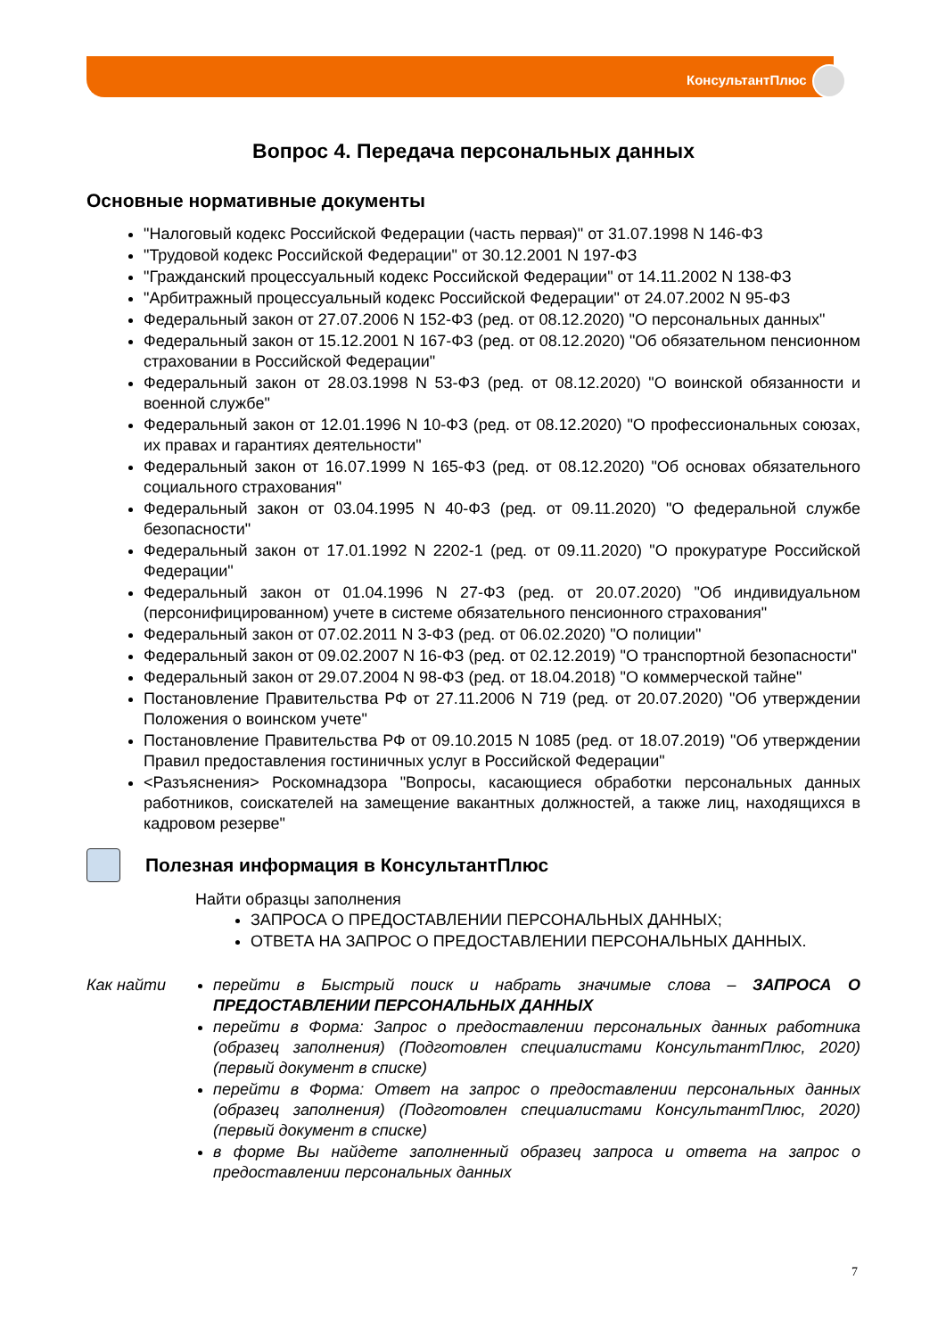КонсультантПлюс
Вопрос 4. Передача персональных данных
Основные нормативные документы
"Налоговый кодекс Российской Федерации (часть первая)" от 31.07.1998 N 146-ФЗ
"Трудовой кодекс Российской Федерации" от 30.12.2001 N 197-ФЗ
"Гражданский процессуальный кодекс Российской Федерации" от 14.11.2002 N 138-ФЗ
"Арбитражный процессуальный кодекс Российской Федерации" от 24.07.2002 N 95-ФЗ
Федеральный закон от 27.07.2006 N 152-ФЗ (ред. от 08.12.2020) "О персональных данных"
Федеральный закон от 15.12.2001 N 167-ФЗ (ред. от 08.12.2020) "Об обязательном пенсионном страховании в Российской Федерации"
Федеральный закон от 28.03.1998 N 53-ФЗ (ред. от 08.12.2020) "О воинской обязанности и военной службе"
Федеральный закон от 12.01.1996 N 10-ФЗ (ред. от 08.12.2020) "О профессиональных союзах, их правах и гарантиях деятельности"
Федеральный закон от 16.07.1999 N 165-ФЗ (ред. от 08.12.2020) "Об основах обязательного социального страхования"
Федеральный закон от 03.04.1995 N 40-ФЗ (ред. от 09.11.2020) "О федеральной службе безопасности"
Федеральный закон от 17.01.1992 N 2202-1 (ред. от 09.11.2020) "О прокуратуре Российской Федерации"
Федеральный закон от 01.04.1996 N 27-ФЗ (ред. от 20.07.2020) "Об индивидуальном (персонифицированном) учете в системе обязательного пенсионного страхования"
Федеральный закон от 07.02.2011 N 3-ФЗ (ред. от 06.02.2020) "О полиции"
Федеральный закон от 09.02.2007 N 16-ФЗ (ред. от 02.12.2019) "О транспортной безопасности"
Федеральный закон от 29.07.2004 N 98-ФЗ (ред. от 18.04.2018) "О коммерческой тайне"
Постановление Правительства РФ от 27.11.2006 N 719 (ред. от 20.07.2020) "Об утверждении Положения о воинском учете"
Постановление Правительства РФ от 09.10.2015 N 1085 (ред. от 18.07.2019) "Об утверждении Правил предоставления гостиничных услуг в Российской Федерации"
<Разъяснения> Роскомнадзора "Вопросы, касающиеся обработки персональных данных работников, соискателей на замещение вакантных должностей, а также лиц, находящихся в кадровом резерве"
Полезная информация в КонсультантПлюс
Найти образцы заполнения
ЗАПРОСА О ПРЕДОСТАВЛЕНИИ ПЕРСОНАЛЬНЫХ ДАННЫХ;
ОТВЕТА НА ЗАПРОС О ПРЕДОСТАВЛЕНИИ ПЕРСОНАЛЬНЫХ ДАННЫХ.
Как найти
перейти в Быстрый поиск и набрать значимые слова – ЗАПРОСА О ПРЕДОСТАВЛЕНИИ ПЕРСОНАЛЬНЫХ ДАННЫХ
перейти в Форма: Запрос о предоставлении персональных данных работника (образец заполнения) (Подготовлен специалистами КонсультантПлюс, 2020) (первый документ в списке)
перейти в Форма: Ответ на запрос о предоставлении персональных данных (образец заполнения) (Подготовлен специалистами КонсультантПлюс, 2020) (первый документ в списке)
в форме Вы найдете заполненный образец запроса и ответа на запрос о предоставлении персональных данных
7